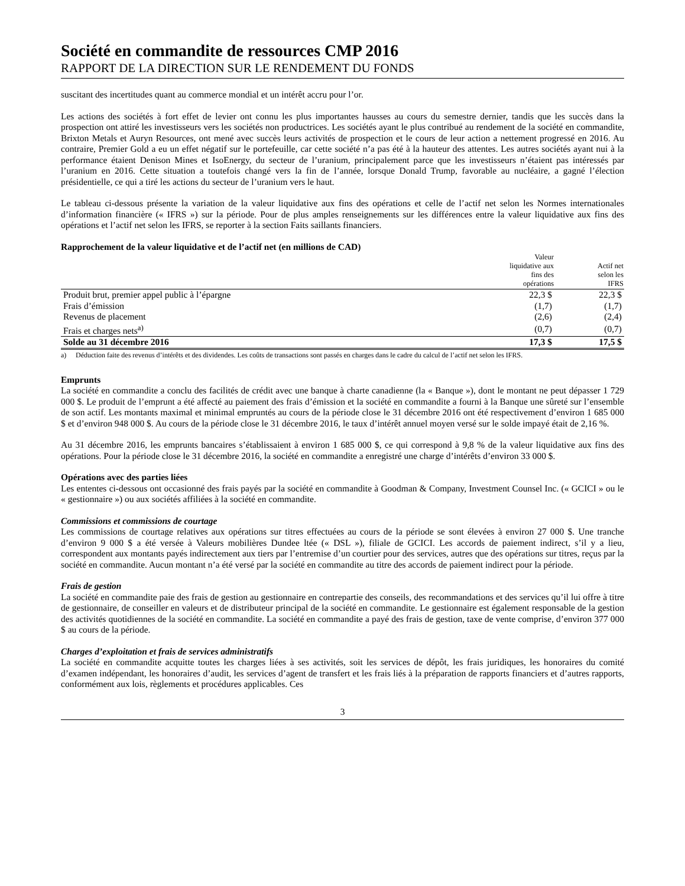Société en commandite de ressources CMP 2016
RAPPORT DE LA DIRECTION SUR LE RENDEMENT DU FONDS
suscitant des incertitudes quant au commerce mondial et un intérêt accru pour l’or.
Les actions des sociétés à fort effet de levier ont connu les plus importantes hausses au cours du semestre dernier, tandis que les succès dans la prospection ont attiré les investisseurs vers les sociétés non productrices. Les sociétés ayant le plus contribué au rendement de la société en commandite, Brixton Metals et Auryn Resources, ont mené avec succès leurs activités de prospection et le cours de leur action a nettement progressé en 2016. Au contraire, Premier Gold a eu un effet négatif sur le portefeuille, car cette société n’a pas été à la hauteur des attentes. Les autres sociétés ayant nui à la performance étaient Denison Mines et IsoEnergy, du secteur de l’uranium, principalement parce que les investisseurs n’étaient pas intéressés par l’uranium en 2016. Cette situation a toutefois changé vers la fin de l’année, lorsque Donald Trump, favorable au nucléaire, a gagné l’élection présidentielle, ce qui a tiré les actions du secteur de l’uranium vers le haut.
Le tableau ci-dessous présente la variation de la valeur liquidative aux fins des opérations et celle de l’actif net selon les Normes internationales d’information financière (« IFRS ») sur la période. Pour de plus amples renseignements sur les différences entre la valeur liquidative aux fins des opérations et l’actif net selon les IFRS, se reporter à la section Faits saillants financiers.
Rapprochement de la valeur liquidative et de l’actif net (en millions de CAD)
| | Valeur liquidative aux fins des opérations | Actif net selon les IFRS |
| --- | --- | --- |
| Produit brut, premier appel public à l’épargne | 22,3 $ | 22,3 $ |
| Frais d’émission | (1,7) | (1,7) |
| Revenus de placement | (2,6) | (2,4) |
| Frais et charges nets<sup>a)</sup> | (0,7) | (0,7) |
| Solde au 31 décembre 2016 | 17,3 $ | 17,5 $ |
a) Déduction faite des revenus d’intérêts et des dividendes. Les coûts de transactions sont passés en charges dans le cadre du calcul de l’actif net selon les IFRS.
Emprunts
La société en commandite a conclu des facilités de crédit avec une banque à charte canadienne (la « Banque »), dont le montant ne peut dépasser 1 729 000 $. Le produit de l’emprunt a été affecté au paiement des frais d’émission et la société en commandite a fourni à la Banque une sûreté sur l’ensemble de son actif. Les montants maximal et minimal empruntés au cours de la période close le 31 décembre 2016 ont été respectivement d’environ 1 685 000 $ et d’environ 948 000 $. Au cours de la période close le 31 décembre 2016, le taux d’intérêt annuel moyen versé sur le solde impayé était de 2,16 %.
Au 31 décembre 2016, les emprunts bancaires s’établissaient à environ 1 685 000 $, ce qui correspond à 9,8 % de la valeur liquidative aux fins des opérations. Pour la période close le 31 décembre 2016, la société en commandite a enregistré une charge d’intérêts d’environ 33 000 $.
Opérations avec des parties liées
Les ententes ci-dessous ont occasionné des frais payés par la société en commandite à Goodman & Company, Investment Counsel Inc. (« GCICI » ou le « gestionnaire ») ou aux sociétés affiliées à la société en commandite.
Commissions et commissions de courtage
Les commissions de courtage relatives aux opérations sur titres effectuées au cours de la période se sont élevées à environ 27 000 $. Une tranche d’environ 9 000 $ a été versée à Valeurs mobilières Dundee ltée (« DSL »), filiale de GCICI. Les accords de paiement indirect, s’il y a lieu, correspondent aux montants payés indirectement aux tiers par l’entremise d’un courtier pour des services, autres que des opérations sur titres, reçus par la société en commandite. Aucun montant n’a été versé par la société en commandite au titre des accords de paiement indirect pour la période.
Frais de gestion
La société en commandite paie des frais de gestion au gestionnaire en contrepartie des conseils, des recommandations et des services qu’il lui offre à titre de gestionnaire, de conseiller en valeurs et de distributeur principal de la société en commandite. Le gestionnaire est également responsable de la gestion des activités quotidiennes de la société en commandite. La société en commandite a payé des frais de gestion, taxe de vente comprise, d’environ 377 000 $ au cours de la période.
Charges d’exploitation et frais de services administratifs
La société en commandite acquitte toutes les charges liées à ses activités, soit les services de dépôt, les frais juridiques, les honoraires du comité d’examen indépendant, les honoraires d’audit, les services d’agent de transfert et les frais liés à la préparation de rapports financiers et d’autres rapports, conformément aux lois, règlements et procédures applicables. Ces
3